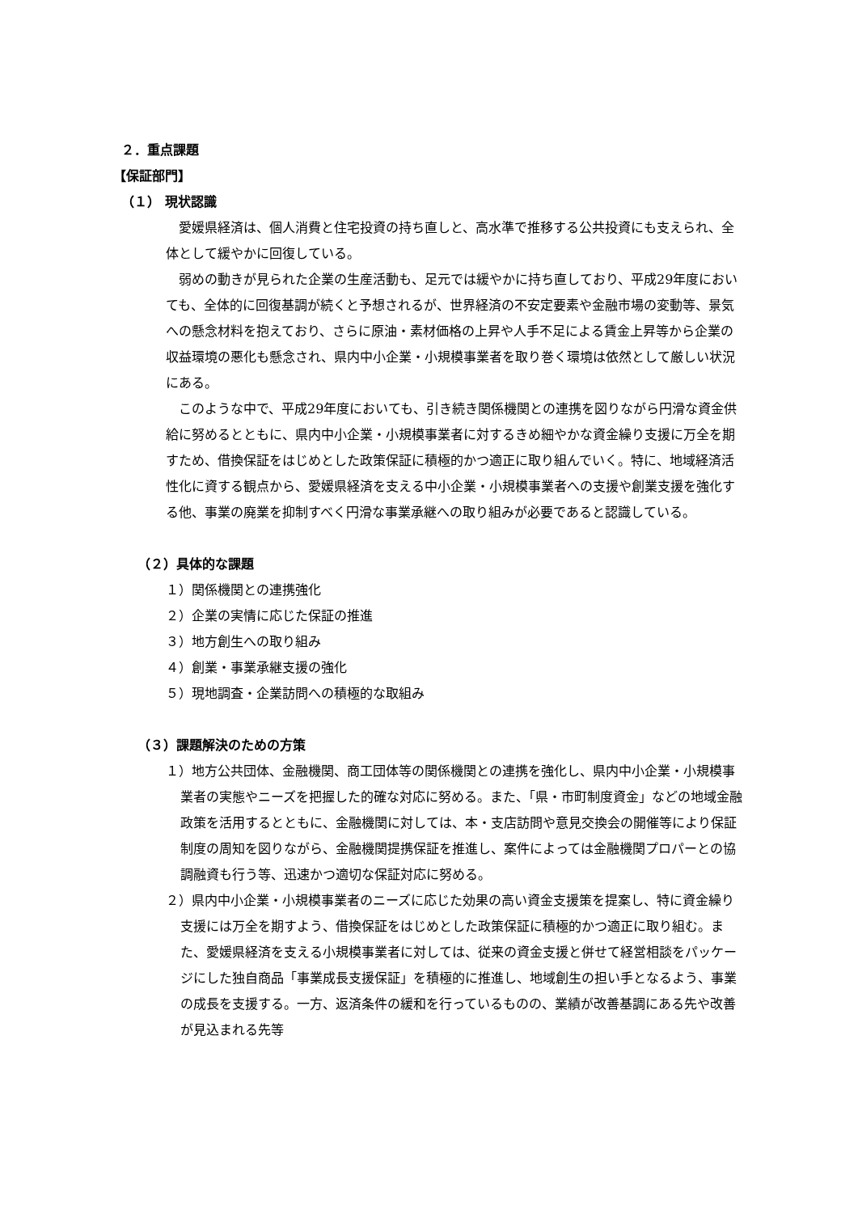２．重点課題
【保証部門】
（１） 現状認識
愛媛県経済は、個人消費と住宅投資の持ち直しと、高水準で推移する公共投資にも支えられ、全体として緩やかに回復している。
弱めの動きが見られた企業の生産活動も、足元では緩やかに持ち直しており、平成29年度においても、全体的に回復基調が続くと予想されるが、世界経済の不安定要素や金融市場の変動等、景気への懸念材料を抱えており、さらに原油・素材価格の上昇や人手不足による賃金上昇等から企業の収益環境の悪化も懸念され、県内中小企業・小規模事業者を取り巻く環境は依然として厳しい状況にある。
このような中で、平成29年度においても、引き続き関係機関との連携を図りながら円滑な資金供給に努めるとともに、県内中小企業・小規模事業者に対するきめ細やかな資金繰り支援に万全を期すため、借換保証をはじめとした政策保証に積極的かつ適正に取り組んでいく。特に、地域経済活性化に資する観点から、愛媛県経済を支える中小企業・小規模事業者への支援や創業支援を強化する他、事業の廃業を抑制すべく円滑な事業承継への取り組みが必要であると認識している。
（２）具体的な課題
１）関係機関との連携強化
２）企業の実情に応じた保証の推進
３）地方創生への取り組み
４）創業・事業承継支援の強化
５）現地調査・企業訪問への積極的な取組み
（３）課題解決のための方策
１）地方公共団体、金融機関、商工団体等の関係機関との連携を強化し、県内中小企業・小規模事業者の実態やニーズを把握した的確な対応に努める。また、「県・市町制度資金」などの地域金融政策を活用するとともに、金融機関に対しては、本・支店訪問や意見交換会の開催等により保証制度の周知を図りながら、金融機関提携保証を推進し、案件によっては金融機関プロパーとの協調融資も行う等、迅速かつ適切な保証対応に努める。
２）県内中小企業・小規模事業者のニーズに応じた効果の高い資金支援策を提案し、特に資金繰り支援には万全を期すよう、借換保証をはじめとした政策保証に積極的かつ適正に取り組む。また、愛媛県経済を支える小規模事業者に対しては、従来の資金支援と併せて経営相談をパッケージにした独自商品「事業成長支援保証」を積極的に推進し、地域創生の担い手となるよう、事業の成長を支援する。一方、返済条件の緩和を行っているものの、業績が改善基調にある先や改善が見込まれる先等